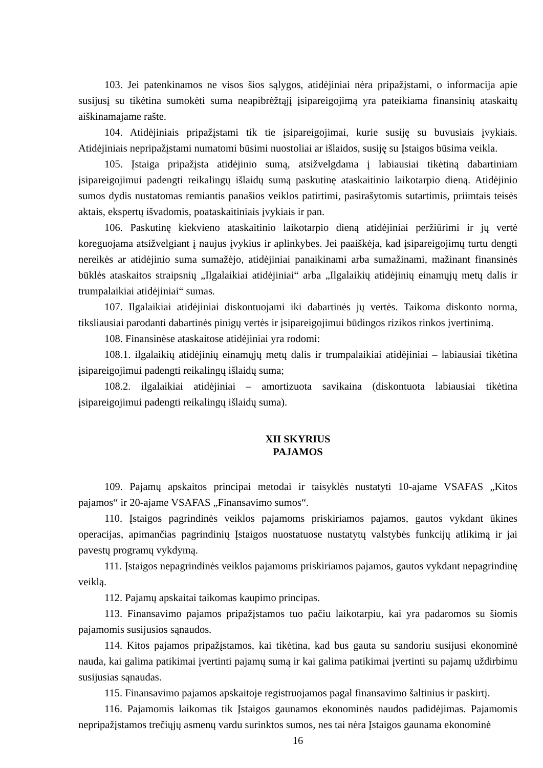103. Jei patenkinamos ne visos šios sąlygos, atidėjiniai nėra pripažįstami, o informacija apie susijusį su tikėtina sumokėti suma neapibrėžtąjį įsipareigojimą yra pateikiama finansinių ataskaitų aiškinamajame rašte.
104. Atidėjiniais pripažįstami tik tie įsipareigojimai, kurie susiję su buvusiais įvykiais. Atidėjiniais nepripažįstami numatomi būsimi nuostoliai ar išlaidos, susiję su Įstaigos būsima veikla.
105. Įstaiga pripažįsta atidėjinio sumą, atsižvelgdama į labiausiai tikėtiną dabartiniam įsipareigojimui padengti reikalingų išlaidų sumą paskutinę ataskaitinio laikotarpio dieną. Atidėjinio sumos dydis nustatomas remiantis panašios veiklos patirtimi, pasirašytomis sutartimis, priimtais teisės aktais, ekspertų išvadomis, poataskaitiniais įvykiais ir pan.
106. Paskutinę kiekvieno ataskaitinio laikotarpio dieną atidėjiniai peržiūrimi ir jų vertė koreguojama atsižvelgiant į naujus įvykius ir aplinkybes. Jei paaiškėja, kad įsipareigojimų turtu dengti nereikės ar atidėjinio suma sumažėjo, atidėjiniai panaikinami arba sumažinami, mažinant finansinės būklės ataskaitos straipsnių „Ilgalaikiai atidėjiniai“ arba „Ilgalaikių atidėjinių einamųjų metų dalis ir trumpalaikiai atidėjiniai“ sumas.
107. Ilgalaikiai atidėjiniai diskontuojami iki dabartinės jų vertės. Taikoma diskonto norma, tiksliausiai parodanti dabartinės pinigų vertės ir įsipareigojimui būdingos rizikos rinkos įvertinimą.
108. Finansinėse ataskaitose atidėjiniai yra rodomi:
108.1. ilgalaikių atidėjinių einamųjų metų dalis ir trumpalaikiai atidėjiniai – labiausiai tikėtina įsipareigojimui padengti reikalingų išlaidų suma;
108.2. ilgalaikiai atidėjiniai – amortizuota savikaina (diskontuota labiausiai tikėtina įsipareigojimui padengti reikalingų išlaidų suma).
XII SKYRIUS
PAJAMOS
109. Pajamų apskaitos principai metodai ir taisyklės nustatyti 10-ajame VSAFAS „Kitos pajamos“ ir 20-ajame VSAFAS „Finansavimo sumos“.
110. Įstaigos pagrindinės veiklos pajamoms priskiriamos pajamos, gautos vykdant ūkines operacijas, apimančias pagrindinių Įstaigos nuostatuose nustatytų valstybės funkcijų atlikimą ir jai pavestų programų vykdymą.
111. Įstaigos nepagrindinės veiklos pajamoms priskiriamos pajamos, gautos vykdant nepagrindinę veiklą.
112. Pajamų apskaitai taikomas kaupimo principas.
113. Finansavimo pajamos pripažįstamos tuo pačiu laikotarpiu, kai yra padaromos su šiomis pajamomis susijusios sąnaudos.
114. Kitos pajamos pripažįstamos, kai tikėtina, kad bus gauta su sandoriu susijusi ekonominė nauda, kai galima patikimai įvertinti pajamų sumą ir kai galima patikimai įvertinti su pajamų uždirbimu susijusias sąnaudas.
115. Finansavimo pajamos apskaitoje registruojamos pagal finansavimo šaltinius ir paskirtį.
116. Pajamomis laikomas tik Įstaigos gaunamos ekonominės naudos padidėjimas. Pajamomis nepripažįstamos trečiųjų asmenų vardu surinktos sumos, nes tai nėra Įstaigos gaunama ekonominė
16